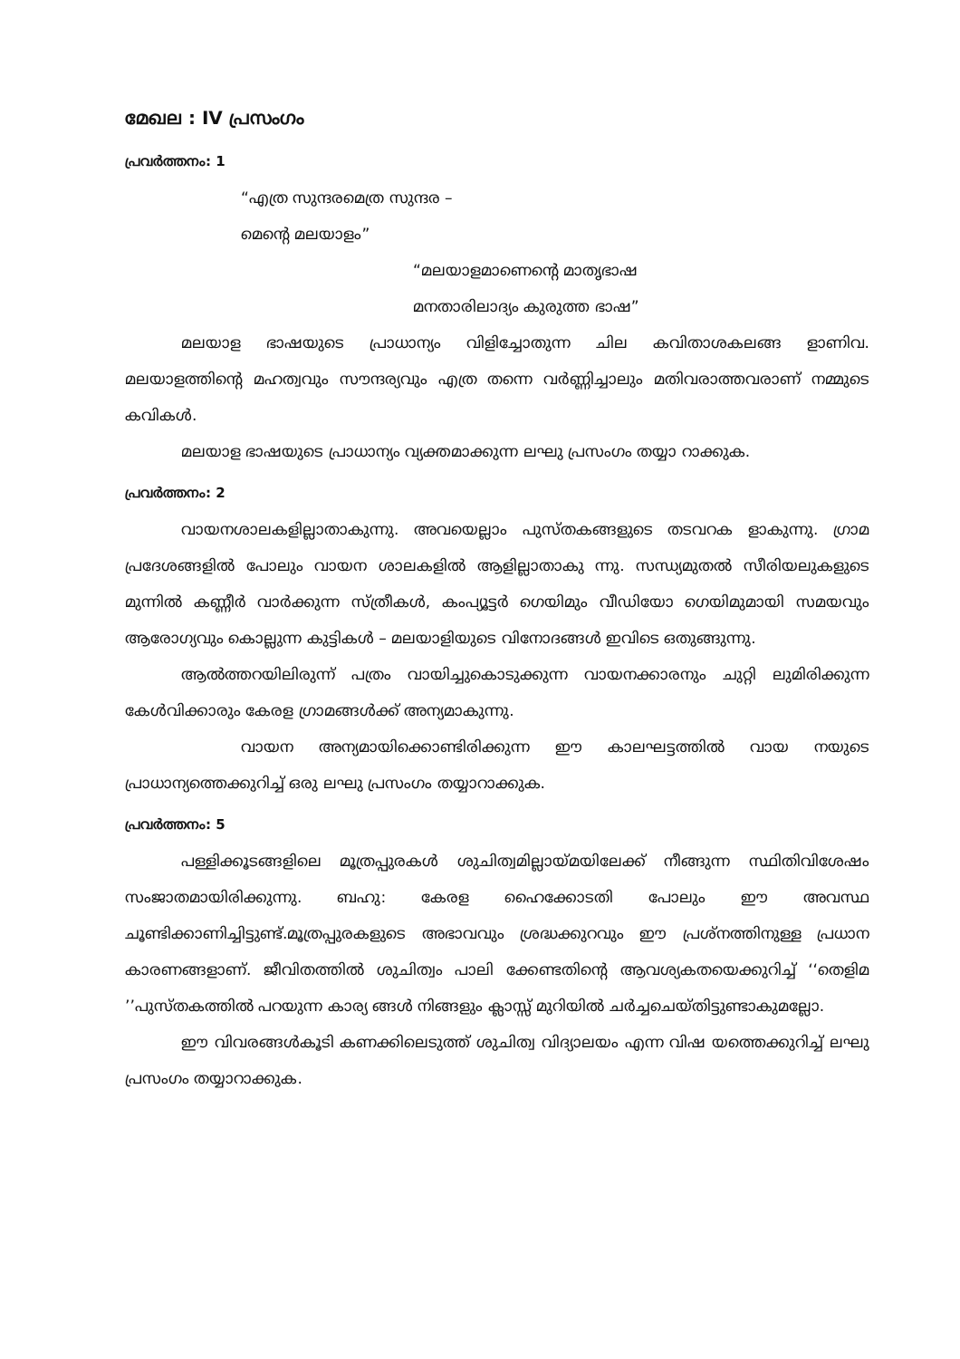മേഖല : IV പ്രസംഗം
പ്രവർത്തനം: 1
“എത്ര സുന്ദരമെത്ര സുന്ദര –
മെന്റെ മലയാളം”
“മലയാളമാണെന്റെ മാതൃഭാഷ
മനതാരിലാദ്യം കുരുത്ത ഭാഷ”
മലയാള ഭാഷയുടെ പ്രാധാന്യം വിളിച്ചോതുന്ന ചില കവിതാശകലങ്ങ ളാണിവ. മലയാളത്തിന്റെ മഹത്വവും സൗന്ദര്യവും എത്ര തന്നെ വർണ്ണിച്ചാലും മതിവരാത്തവരാണ് നമ്മുടെ കവികൾ.
മലയാള ഭാഷയുടെ പ്രാധാന്യം വ്യക്തമാക്കുന്ന ലഘു പ്രസംഗം തയ്യാ റാക്കുക.
പ്രവർത്തനം: 2
വായനശാലകളില്ലാതാകുന്നു. അവയെല്ലാം പുസ്തകങ്ങളുടെ തടവറക ളാകുന്നു. ഗ്രാമ പ്രദേശങ്ങളിൽ പോലും വായന ശാലകളിൽ ആളില്ലാതാകു ന്നു. സന്ധ്യമുതൽ സീരിയലുകളുടെ മുന്നിൽ കണ്ണീർ വാർക്കുന്ന സ്ത്രീകൾ, കംപ്യൂട്ടർ ഗെയിമും വീഡിയോ ഗെയിമുമായി സമയവും ആരോഗ്യവും കൊല്ലുന്ന കുട്ടികൾ – മലയാളിയുടെ വിനോദങ്ങൾ ഇവിടെ ഒതുങ്ങുന്നു.
ആൽത്തറയിലിരുന്ന് പത്രം വായിച്ചുകൊടുക്കുന്ന വായനക്കാരനും ചുറ്റി ലുമിരിക്കുന്ന കേൾവിക്കാരും കേരള ഗ്രാമങ്ങൾക്ക് അന്യമാകുന്നു.
വായന അന്യമായിക്കൊണ്ടിരിക്കുന്ന ഈ കാലഘട്ടത്തിൽ വായ നയുടെ പ്രാധാന്യത്തെക്കുറിച്ച് ഒരു ലഘു പ്രസംഗം തയ്യാറാക്കുക.
പ്രവർത്തനം: 5
പള്ളിക്കൂടങ്ങളിലെ മൂത്രപ്പുരകൾ ശുചിത്വമില്ലായ്മയിലേക്ക് നീങ്ങുന്ന സ്ഥിതിവിശേഷം സംജാതമായിരിക്കുന്നു. ബഹു: കേരള ഹൈക്കോടതി പോലും ഈ അവസ്ഥ ചൂണ്ടിക്കാണിച്ചിട്ടുണ്ട്.മൂത്രപ്പുരകളുടെ അഭാവവും ശ്രദ്ധക്കുറവും ഈ പ്രശ്നത്തിനുള്ള പ്രധാന കാരണങ്ങളാണ്. ജീവിതത്തിൽ ശുചിത്വം പാലി ക്കേണ്ടതിന്റെ ആവശ്യകതയെക്കുറിച്ച് ‘‘തെളിമ ’’പുസ്തകത്തിൽ പറയുന്ന കാര്യ ങ്ങൾ നിങ്ങളും ക്ലാസ്സ് മുറിയിൽ ചർച്ചചെയ്തിട്ടുണ്ടാകുമല്ലോ.
ഈ വിവരങ്ങൾകൂടി കണക്കിലെടുത്ത് ശുചിത്വ വിദ്യാലയം എന്ന വിഷ യത്തെക്കുറിച്ച് ലഘു പ്രസംഗം തയ്യാറാക്കുക.